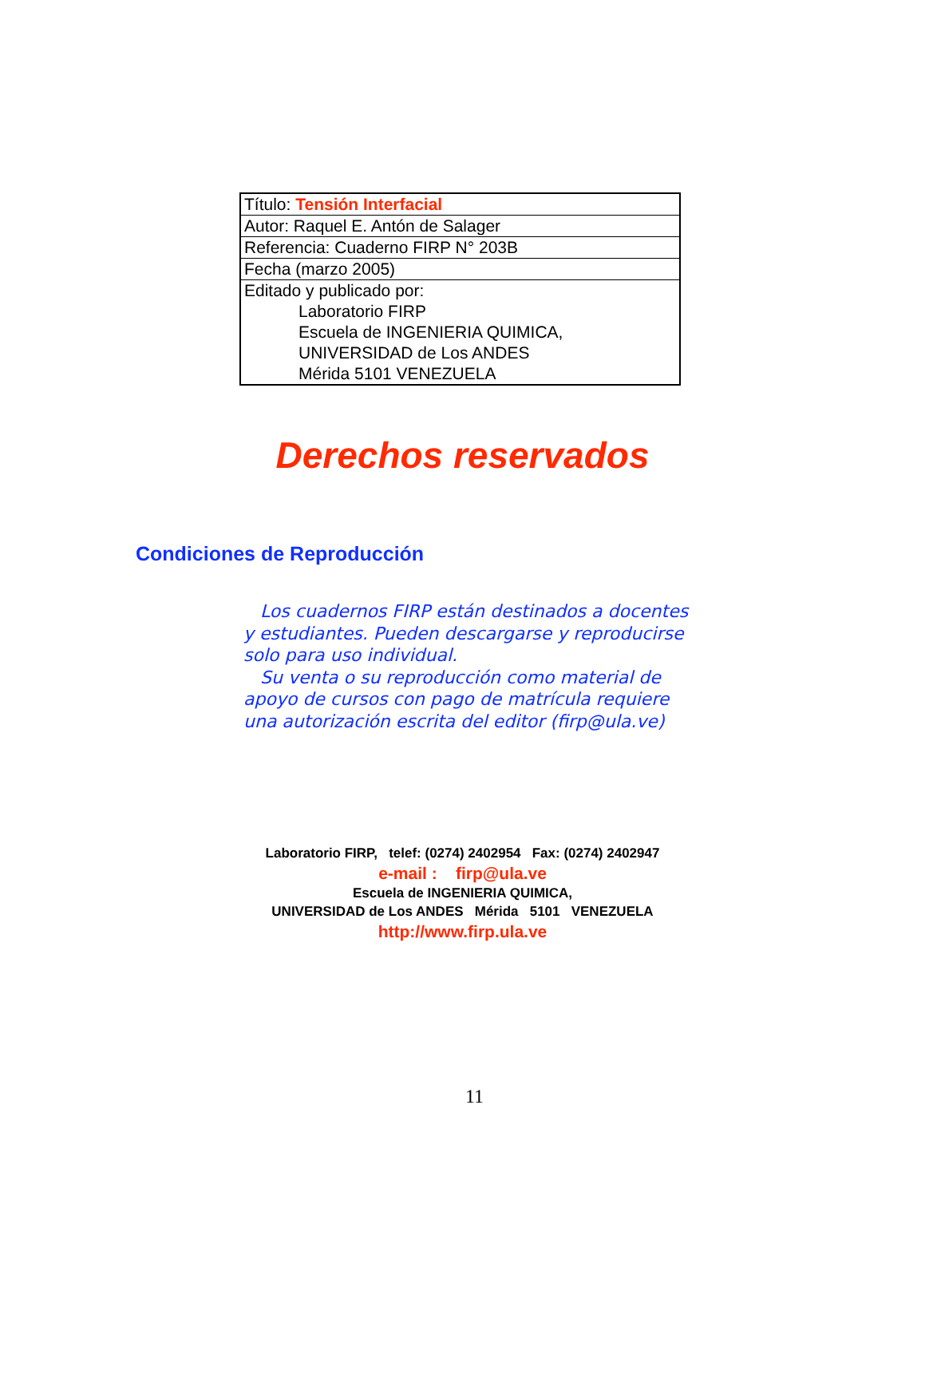| Título: Tensión Interfacial |
| Autor: Raquel E. Antón de Salager |
| Referencia: Cuaderno FIRP N° 203B |
| Fecha (marzo 2005) |
| Editado y publicado por: Laboratorio FIRP Escuela de INGENIERIA QUIMICA, UNIVERSIDAD de Los ANDES Mérida 5101 VENEZUELA |
Derechos reservados
Condiciones de Reproducción
Los cuadernos FIRP están destinados a docentes y estudiantes. Pueden descargarse y reproducirse solo para uso individual.
Su venta o su reproducción como material de apoyo de cursos con pago de matrícula requiere una autorización escrita del editor (firp@ula.ve)
Laboratorio FIRP, telef: (0274) 2402954 Fax: (0274) 2402947
e-mail : firp@ula.ve
Escuela de INGENIERIA QUIMICA,
UNIVERSIDAD de Los ANDES Mérida 5101 VENEZUELA
http://www.firp.ula.ve
11